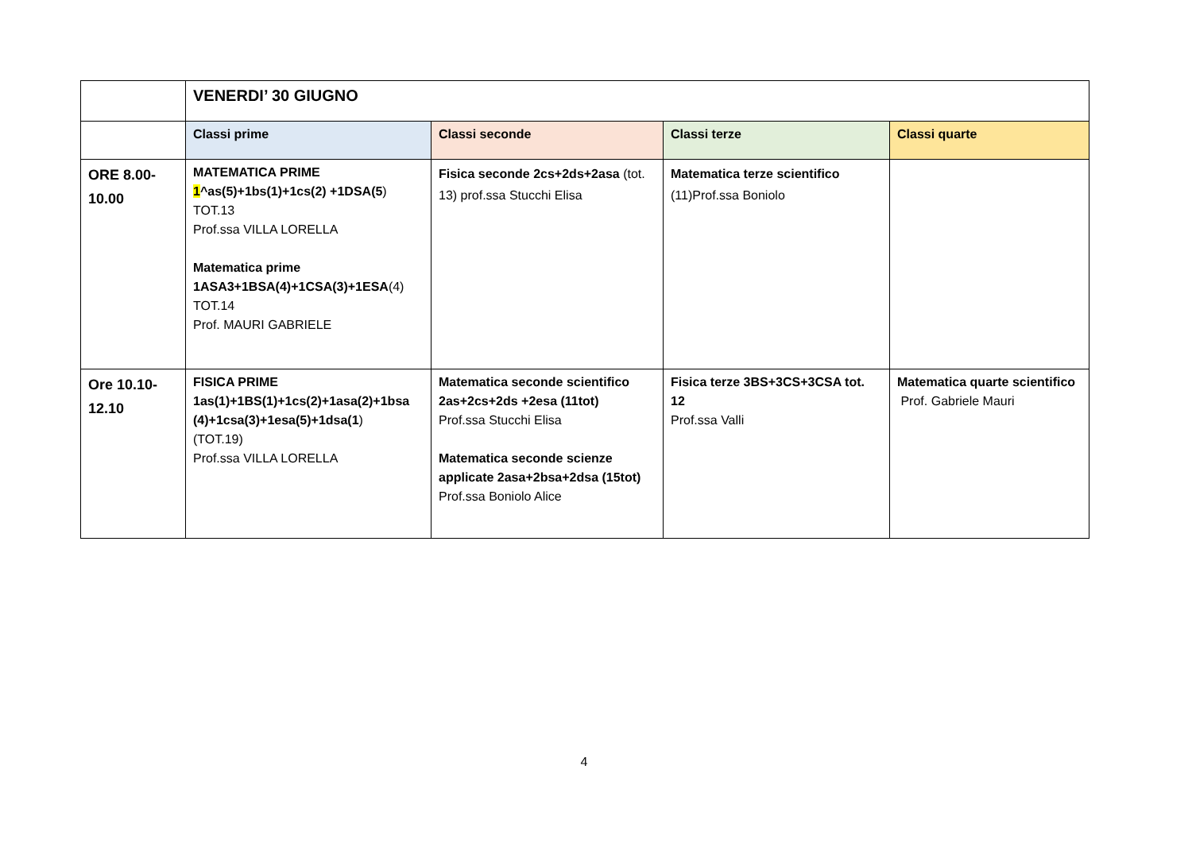| | VENERDI’ 30 GIUGNO | | | |
| | Classi prime | Classi seconde | Classi terze | Classi quarte |
| ORE 8.00- 10.00 | MATEMATICA PRIME 1 ^as(5)+1bs(1)+1cs(2) +1DSA(5 ) TOT.13 Prof.ssa VILLA LORELLA Matematica prime 1ASA3+1BSA(4)+1CSA(3)+1ESA (4) TOT.14 Prof. MAURI GABRIELE | Fisica seconde 2cs+2ds+2asa (tot. 13) prof.ssa Stucchi Elisa | Matematica terze scientifico (11)Prof.ssa Boniolo | |
| Ore 10.10- 12.10 | FISICA PRIME 1as(1)+1BS(1)+1cs(2)+1asa(2)+1bsa (4)+1csa(3)+1esa(5)+1dsa(1 ) (TOT.19) Prof.ssa VILLA LORELLA | Matematica seconde scientifico 2as+2cs+2ds +2esa (11tot) Prof.ssa Stucchi Elisa Matematica seconde scienze applicate 2asa+2bsa+2dsa (15tot) Prof.ssa Boniolo Alice | Fisica terze 3BS+3CS+3CSA tot. 12 Prof.ssa Valli | Matematica quarte scientifico Prof. Gabriele Mauri |
4